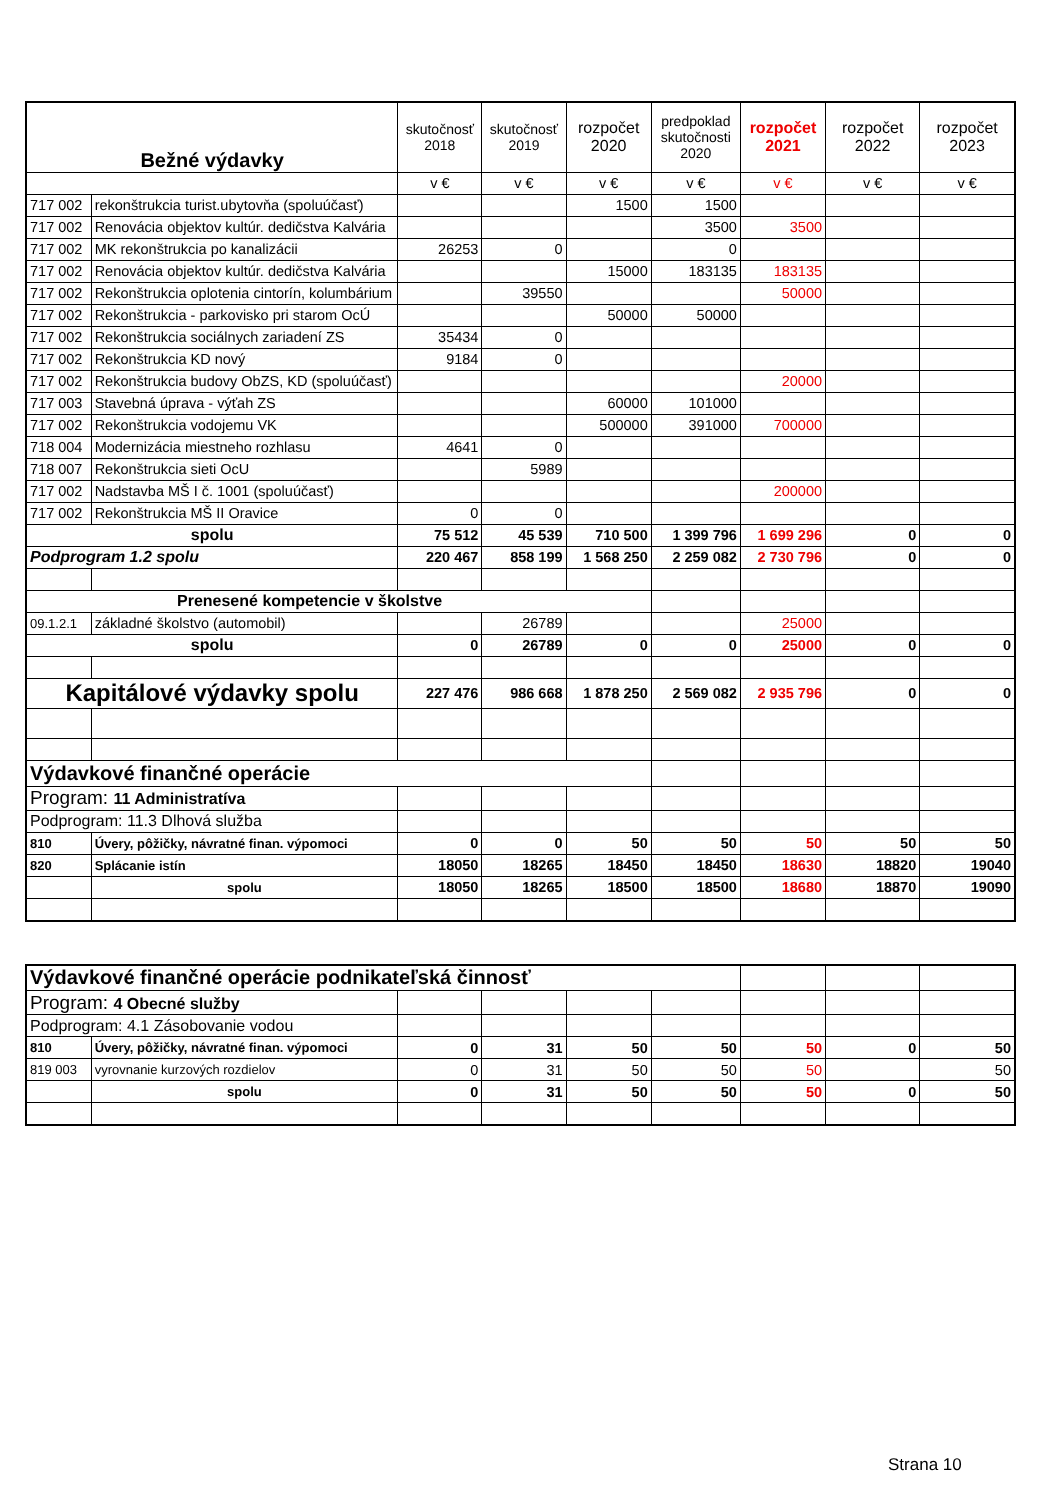| Bežné výdavky | | skutočnosť 2018 | skutočnosť 2019 | rozpočet 2020 | predpoklad skutočnosti 2020 | rozpočet 2021 | rozpočet 2022 | rozpočet 2023 |
| --- | --- | --- | --- | --- | --- | --- | --- | --- |
| | | v € | v € | v € | v € | v € | v € | v € |
| 717 002 | rekonštrukcia turist.ubytovňa (spoluúčasť) | | | 1500 | 1500 | | | |
| 717 002 | Renovácia objektov kultúr. dedičstva Kalvária | | | | 3500 | 3500 | | |
| 717 002 | MK rekonštrukcia po kanalizácii | 26253 | 0 | | 0 | | | |
| 717 002 | Renovácia objektov kultúr. dedičstva Kalvária | | | 15000 | 183135 | 183135 | | |
| 717 002 | Rekonštrukcia oplotenia cintorín, kolumbárium | | 39550 | | | 50000 | | |
| 717 002 | Rekonštrukcia - parkovisko pri starom OcÚ | | | 50000 | 50000 | | | |
| 717 002 | Rekonštrukcia sociálnych zariadení ZS | 35434 | 0 | | | | | |
| 717 002 | Rekonštrukcia KD nový | 9184 | 0 | | | | | |
| 717 002 | Rekonštrukcia budovy ObZS, KD (spoluúčasť) | | | | | 20000 | | |
| 717 003 | Stavebná úprava - výťah ZS | | | 60000 | 101000 | | | |
| 717 002 | Rekonštrukcia vodojemu VK | | | 500000 | 391000 | 700000 | | |
| 718 004 | Modernizácia miestneho rozhlasu | 4641 | 0 | | | | | |
| 718 007 | Rekonštrukcia sieti OcU | | 5989 | | | | | |
| 717 002 | Nadstavba MŠ I č. 1001 (spoluúčasť) | | | | | 200000 | | |
| 717 002 | Rekonštrukcia MŠ II Oravice | 0 | 0 | | | | | |
| spolu | | 75 512 | 45 539 | 710 500 | 1 399 796 | 1 699 296 | 0 | 0 |
| Podprogram 1.2 spolu | | 220 467 | 858 199 | 1 568 250 | 2 259 082 | 2 730 796 | 0 | 0 |
| Prenesené kompetencie v školstve | | | | | | | | |
| 09.1.2.1 | základné školstvo (automobil) | | 26789 | | | 25000 | | |
| spolu | | 0 | 26789 | 0 | 0 | 25000 | 0 | 0 |
| Kapitálové výdavky spolu | | 227 476 | 986 668 | 1 878 250 | 2 569 082 | 2 935 796 | 0 | 0 |
| Výdavkové finančné operácie | | | | | | | | |
| Program: 11 Administratíva | | | | | | | | |
| Podprogram: 11.3 Dlhová služba | | | | | | | | |
| 810 | Úvery, pôžičky, návratné finan. výpomoci | 0 | 0 | 50 | 50 | 50 | 50 | 50 |
| 820 | Splácanie istín | 18050 | 18265 | 18450 | 18450 | 18630 | 18820 | 19040 |
| | spolu | 18050 | 18265 | 18500 | 18500 | 18680 | 18870 | 19090 |
| Výdavkové finančné operácie podnikateľská činnosť | | | | | | | | |
| Program: 4 Obecné služby | | | | | | | | |
| Podprogram: 4.1 Zásobovanie vodou | | | | | | | | |
| 810 | Úvery, pôžičky, návratné finan. výpomoci | 0 | 31 | 50 | 50 | 50 | 0 | 50 |
| 819 003 | vyrovnanie kurzových rozdielov | 0 | 31 | 50 | 50 | 50 | | 50 |
| | spolu | 0 | 31 | 50 | 50 | 50 | 0 | 50 |
Strana 10